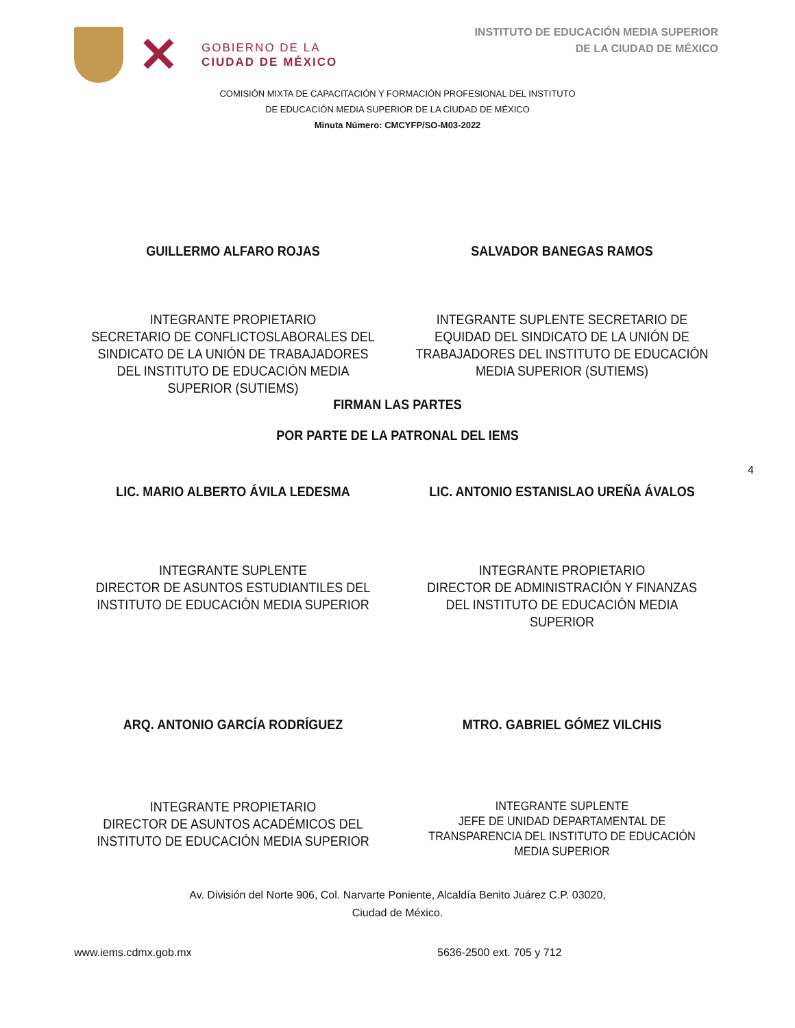✕
GOBIERNO DE LA
CIUDAD DE MÉXICO
INSTITUTO DE EDUCACIÓN MEDIA SUPERIOR
DE LA CIUDAD DE MÉXICO
COMISIÓN MIXTA DE CAPACITACIÓN Y FORMACIÓN PROFESIONAL DEL INSTITUTO
DE EDUCACIÓN MEDIA SUPERIOR DE LA CIUDAD DE MÉXICO
Minuta Número: CMCYFP/SO-M03-2022
GUILLERMO ALFARO ROJAS SALVADOR BANEGAS RAMOS
INTEGRANTE PROPIETARIO
SECRETARIO DE CONFLICTOSLABORALES DEL SINDICATO DE LA UNIÓN DE TRABAJADORES DEL INSTITUTO DE EDUCACIÓN MEDIA SUPERIOR (SUTIEMS)
INTEGRANTE SUPLENTE SECRETARIO DE EQUIDAD DEL SINDICATO DE LA UNIÓN DE TRABAJADORES DEL INSTITUTO DE EDUCACIÓN MEDIA SUPERIOR (SUTIEMS)
FIRMAN LAS PARTES
POR PARTE DE LA PATRONAL DEL IEMS
4
LIC. MARIO ALBERTO ÁVILA LEDESMA
LIC. ANTONIO ESTANISLAO UREÑA ÁVALOS
INTEGRANTE SUPLENTE
DIRECTOR DE ASUNTOS ESTUDIANTILES DEL INSTITUTO DE EDUCACIÓN MEDIA SUPERIOR
INTEGRANTE PROPIETARIO
DIRECTOR DE ADMINISTRACIÓN Y FINANZAS DEL INSTITUTO DE EDUCACIÓN MEDIA SUPERIOR
ARQ. ANTONIO GARCÍA RODRÍGUEZ MTRO. GABRIEL GÓMEZ VILCHIS
INTEGRANTE PROPIETARIO
DIRECTOR DE ASUNTOS ACADÉMICOS DEL INSTITUTO DE EDUCACIÓN MEDIA SUPERIOR
INTEGRANTE SUPLENTE
JEFE DE UNIDAD DEPARTAMENTAL DE TRANSPARENCIA DEL INSTITUTO DE EDUCACIÓN MEDIA SUPERIOR
Av. División del Norte 906, Col. Narvarte Poniente, Alcaldía Benito Juárez C.P. 03020,
Ciudad de México.
www.iems.cdmx.gob.mx 5636-2500 ext. 705 y 712